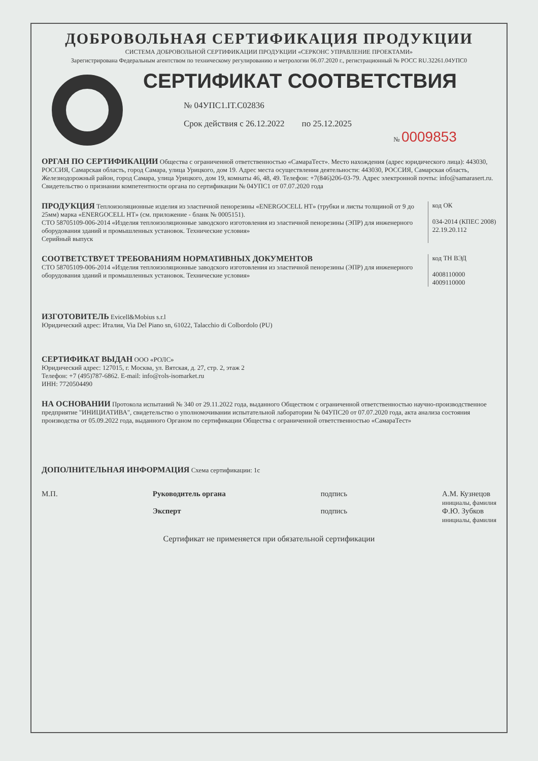ДОБРОВОЛЬНАЯ СЕРТИФИКАЦИЯ ПРОДУКЦИИ
СИСТЕМА ДОБРОВОЛЬНОЙ СЕРТИФИКАЦИИ ПРОДУКЦИИ «СЕРКОНС УПРАВЛЕНИЕ ПРОЕКТАМИ»
Зарегистрирована Федеральным агентством по техническому регулированию и метрологии 06.07.2020 г., регистрационный № РОСС RU.32261.04УПС0
СЕРТИФИКАТ СООТВЕТСТВИЯ
№ 04УПС1.IT.C02836
Срок действия с 26.12.2022 по 25.12.2025
№ 0009853
ОРГАН ПО СЕРТИФИКАЦИИ Общества с ограниченной ответственностью «СамараТест». Место нахождения (адрес юридического лица): 443030, РОССИЯ, Самарская область, город Самара, улица Урицкого, дом 19. Адрес места осуществления деятельности: 443030, РОССИЯ, Самарская область, Железнодорожный район, город Самара, улица Урицкого, дом 19, комнаты 46, 48, 49. Телефон: +7(846)206-03-79. Адрес электронной почты: info@samarasert.ru. Свидетельство о признании компетентности органа по сертификации № 04УПС1 от 07.07.2020 года
ПРОДУКЦИЯ Теплоизоляционные изделия из эластичной пенорезины «ENERGOCELL HT» (трубки и листы толщиной от 9 до 25мм) марка «ENERGOCELL HT» (см. приложение - бланк № 0005151).
СТО 58705109-006-2014 «Изделия теплоизоляционные заводского изготовления из эластичной пенорезины (ЭПР) для инженерного оборудования зданий и промышленных установок. Технические условия»
Серийный выпуск
код ОК
034-2014 (КПЕС 2008)
22.19.20.112
СООТВЕТСТВУЕТ ТРЕБОВАНИЯМ НОРМАТИВНЫХ ДОКУМЕНТОВ
СТО 58705109-006-2014 «Изделия теплоизоляционные заводского изготовления из эластичной пенорезины (ЭПР) для инженерного оборудования зданий и промышленных установок. Технические условия»
код ТН ВЭД
4008110000
4009110000
ИЗГОТОВИТЕЛЬ Evicell&Mobius s.r.l
Юридический адрес: Италия, Via Del Piano sn, 61022, Talacchio di Colbordolo (PU)
СЕРТИФИКАТ ВЫДАН ООО «РОЛС»
Юридический адрес: 127015, г. Москва, ул. Вятская, д. 27, стр. 2, этаж 2
Телефон: +7 (495)787-6862. E-mail: info@rols-isomarket.ru
ИНН: 7720504490
НА ОСНОВАНИИ Протокола испытаний № 340 от 29.11.2022 года, выданного Обществом с ограниченной ответственностью научно-производственное предприятие "ИНИЦИАТИВА", свидетельство о уполномочивании испытательной лаборатории № 04УПС20 от 07.07.2020 года, акта анализа состояния производства от 05.09.2022 года, выданного Органом по сертификации Общества с ограниченной ответственностью «СамараТест»
ДОПОЛНИТЕЛЬНАЯ ИНФОРМАЦИЯ Схема сертификации: 1с
М.П. Руководитель органа
Эксперт
подпись
подпись
А.М. Кузнецов
инициалы, фамилия
Ф.Ю. Зубков
инициалы, фамилия
Сертификат не применяется при обязательной сертификации